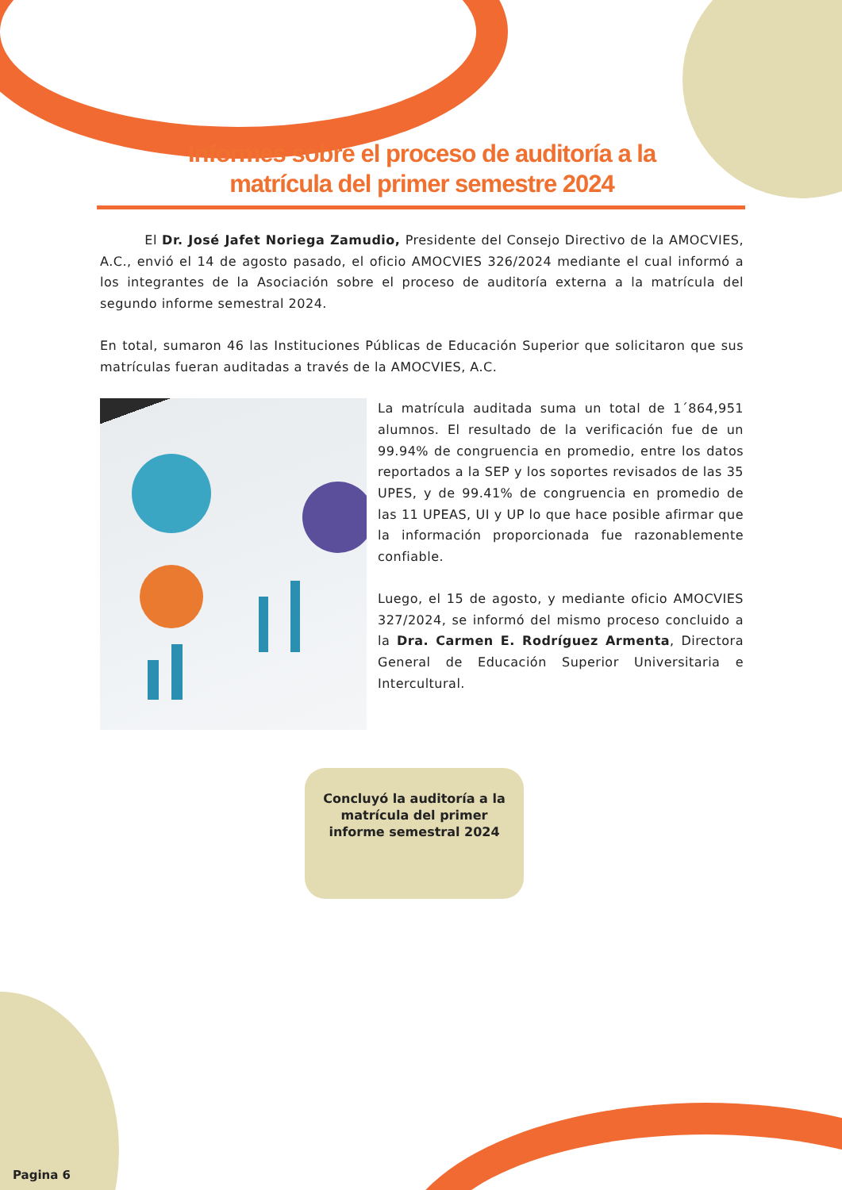Informes sobre el proceso de auditoría a la
matrícula del primer semestre 2024
El Dr. José Jafet Noriega Zamudio, Presidente del Consejo Directivo de la AMOCVIES, A.C., envió el 14 de agosto pasado, el oficio AMOCVIES 326/2024 mediante el cual informó a los integrantes de la Asociación sobre el proceso de auditoría externa a la matrícula del segundo informe semestral 2024.
En total, sumaron 46 las Instituciones Públicas de Educación Superior que solicitaron que sus matrículas fueran auditadas a través de la AMOCVIES, A.C.
La matrícula auditada suma un total de 1´864,951 alumnos. El resultado de la verificación fue de un 99.94% de congruencia en promedio, entre los datos reportados a la SEP y los soportes revisados de las 35 UPES, y de 99.41% de congruencia en promedio de las 11 UPEAS, UI y UP lo que hace posible afirmar que la información proporcionada fue razonablemente confiable.
Luego, el 15 de agosto, y mediante oficio AMOCVIES 327/2024, se informó del mismo proceso concluido a la Dra. Carmen E. Rodríguez Armenta, Directora General de Educación Superior Universitaria e Intercultural.
Concluyó la auditoría a la matrícula del primer informe semestral 2024
Pagina 6